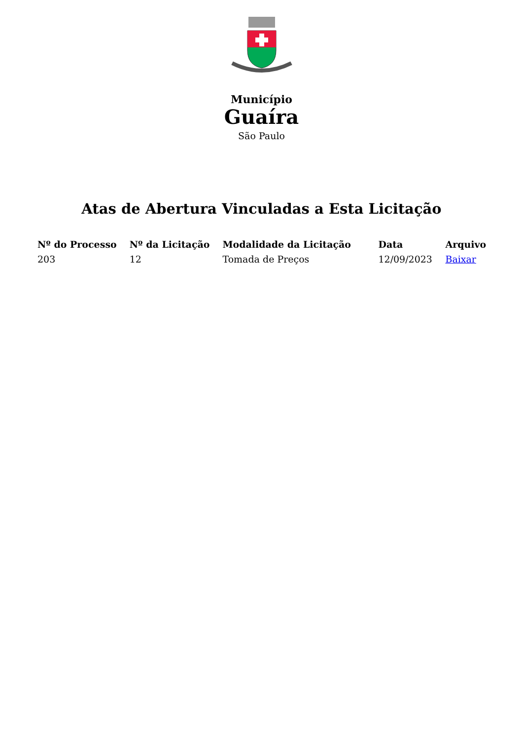Município
Guaíra
São Paulo
Atas de Abertura Vinculadas a Esta Licitação
| Nº do Processo | Nº da Licitação | Modalidade da Licitação | Data | Arquivo |
| --- | --- | --- | --- | --- |
| 203 | 12 | Tomada de Preços | 12/09/2023 | Baixar |